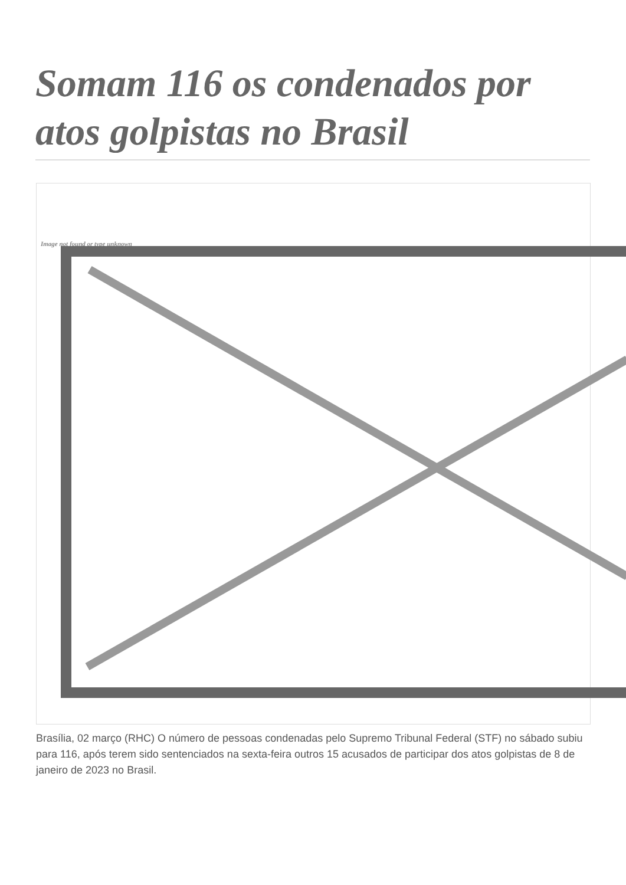Somam 116 os condenados por atos golpistas no Brasil
Image not found or type unknown
Brasília, 02 março (RHC) O número de pessoas condenadas pelo Supremo Tribunal Federal (STF) no sábado subiu para 116, após terem sido sentenciados na sexta-feira outros 15 acusados de participar dos atos golpistas de 8 de janeiro de 2023 no Brasil.